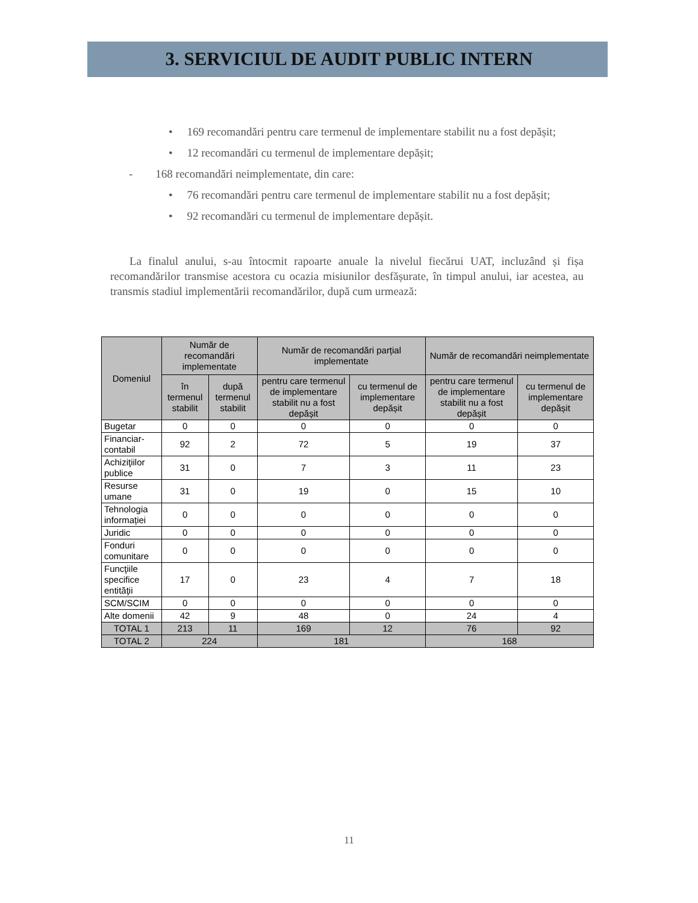3. SERVICIUL DE AUDIT PUBLIC INTERN
• 169 recomandări pentru care termenul de implementare stabilit nu a fost depășit;
• 12 recomandări cu termenul de implementare depășit;
- 168 recomandări neimplementate, din care:
• 76 recomandări pentru care termenul de implementare stabilit nu a fost depășit;
• 92 recomandări cu termenul de implementare depășit.
La finalul anului, s-au întocmit rapoarte anuale la nivelul fiecărui UAT, incluzând și fișa recomandărilor transmise acestora cu ocazia misiunilor desfășurate, în timpul anului, iar acestea, au transmis stadiul implementării recomandărilor, după cum urmează:
| Domeniul | Număr de recomandări implementate | | Număr de recomandări parțial implementate | | Număr de recomandări neimplementate | |
| --- | --- | --- | --- | --- | --- | --- |
| | în termenul stabilit | după termenul stabilit | pentru care termenul de implementare stabilit nu a fost depășit | cu termenul de implementare depășit | pentru care termenul de implementare stabilit nu a fost depășit | cu termenul de implementare depășit |
| Bugetar | 0 | 0 | 0 | 0 | 0 | 0 |
| Financiar-contabil | 92 | 2 | 72 | 5 | 19 | 37 |
| Achiziţiilor publice | 31 | 0 | 7 | 3 | 11 | 23 |
| Resurse umane | 31 | 0 | 19 | 0 | 15 | 10 |
| Tehnologia informației | 0 | 0 | 0 | 0 | 0 | 0 |
| Juridic | 0 | 0 | 0 | 0 | 0 | 0 |
| Fonduri comunitare | 0 | 0 | 0 | 0 | 0 | 0 |
| Funcţiile specifice entităţii | 17 | 0 | 23 | 4 | 7 | 18 |
| SCM/SCIM | 0 | 0 | 0 | 0 | 0 | 0 |
| Alte domenii | 42 | 9 | 48 | 0 | 24 | 4 |
| TOTAL 1 | 213 | 11 | 169 | 12 | 76 | 92 |
| TOTAL 2 | 224 | | 181 | | 168 | |
11